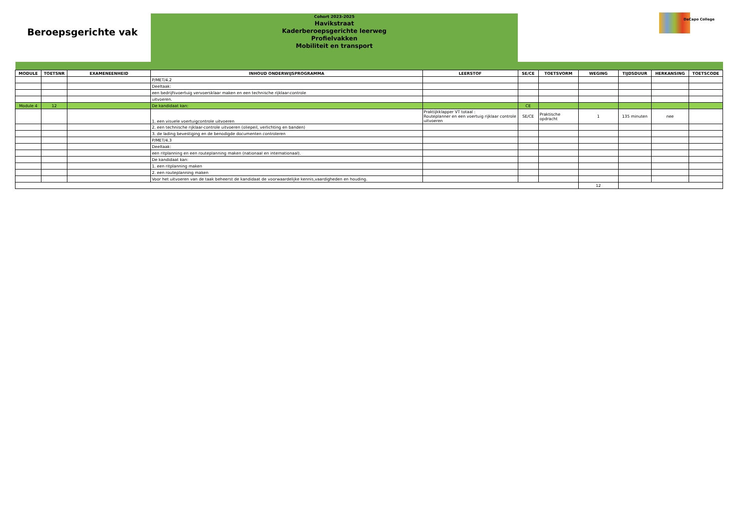Beroepsgerichte vak
Cohort 2023-2025
Havikstraat
Kaderberoepsgerichte leerweg
Profielvakken
Mobiliteit en transport
DaCapo College
| MODULE | TOETSNR | EXAMENEENHEID | INHOUD ONDERWIJSPROGRAMMA | LEERSTOF | SE/CE | TOETSVORM | WEGING | TIJDSDUUR | HERKANSING | TOETSCODE |
| --- | --- | --- | --- | --- | --- | --- | --- | --- | --- | --- |
| | | | P/MET/4.2 | | | | | | | |
| | | | Deeltaak: | | | | | | | |
| | | | een bedrijfsvoertuig vervoersklaar maken en een technische rijklaar-controle | | | | | | | |
| | | | uitvoeren. | | | | | | | |
| Module 4 | 12 | | De kandidaat kan: | | CE | | | | | |
| | | | 1. een visuele voertuigcontrole uitvoeren | Praktijkklapper VT totaal : Routeplanner en een voertuig rijklaar controle uitvoeren | SE/CE | Praktische opdracht | 1 | 135 minuten | nee | |
| | | | 2. een technische rijklaar-controle uitvoeren (oliepeil, verlichting en banden) | | | | | | | |
| | | | 3. de lading bevestiging en de benodigde documenten controleren | | | | | | | |
| | | | P/MET/4.3 | | | | | | | |
| | | | Deeltaak: | | | | | | | |
| | | | een ritplanning en een routeplanning maken (nationaal en internationaal). | | | | | | | |
| | | | De kandidaat kan: | | | | | | | |
| | | | 1. een ritplanning maken | | | | | | | |
| | | | 2. een routeplanning maken | | | | | | | |
| | | | Voor het uitvoeren van de taak beheerst de kandidaat de voorwaardelijke kennis,vaardigheden en houding. | | | | | | | |
| | | | | | | | 12 | | | |